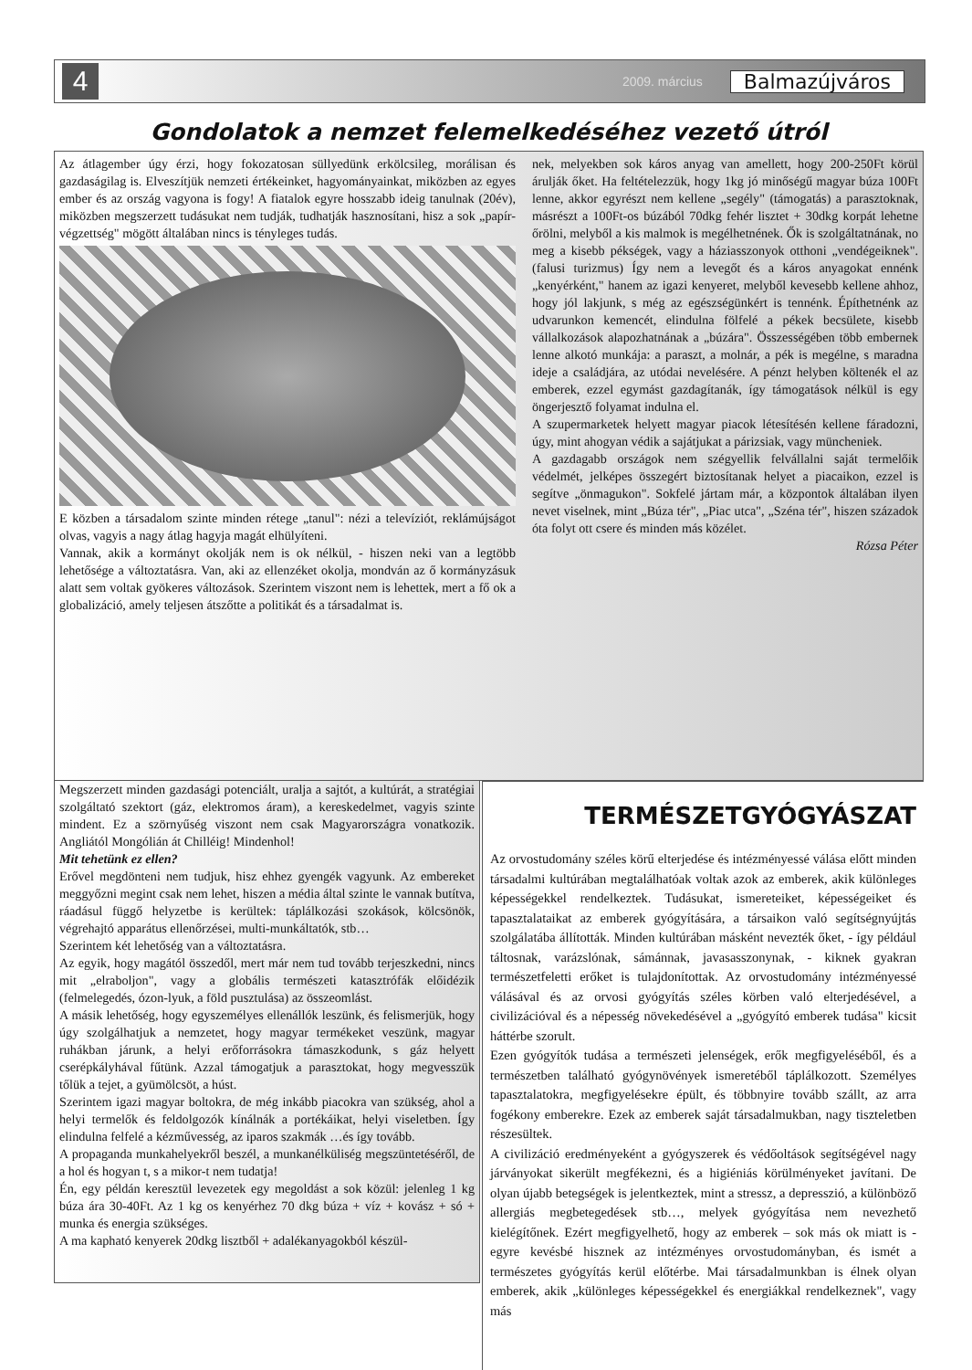4
2009. március
Balmazújváros
Gondolatok a nemzet felemelkedéséhez vezető útról
Az átlagember úgy érzi, hogy fokozatosan süllyedünk erkölcsileg, morálisan és gazdaságilag is. Elveszítjük nemzeti értékeinket, hagyományainkat, miközben az egyes ember és az ország vagyona is fogy! A fiatalok egyre hosszabb ideig tanulnak (20év), miközben megszerzett tudásukat nem tudják, tudhatják hasznosítani, hisz a sok „papír-végzettség" mögött általában nincs is tényleges tudás.
E közben a társadalom szinte minden rétege „tanul": nézi a televíziót, reklámújságot olvas, vagyis a nagy átlag hagyja magát elhülyíteni.
Vannak, akik a kormányt okolják nem is ok nélkül, - hiszen neki van a legtöbb lehetősége a változtatásra. Van, aki az ellenzéket okolja, mondván az ő kormányzásuk alatt sem voltak gyökeres változások. Szerintem viszont nem is lehettek, mert a fő ok a globalizáció, amely teljesen átszőtte a politikát és a társadalmat is.
nek, melyekben sok káros anyag van amellett, hogy 200-250Ft körül árulják őket. Ha feltételezzük, hogy 1kg jó minőségű magyar búza 100Ft lenne, akkor egyrészt nem kellene „segély" (támogatás) a parasztoknak, másrészt a 100Ft-os búzából 70dkg fehér lisztet + 30dkg korpát lehetne őrölni, melyből a kis malmok is megélhetnének. Ők is szolgáltatnának, no meg a kisebb pékségek, vagy a háziasszonyok otthoni „vendégeiknek". (falusi turizmus) Így nem a levegőt és a káros anyagokat ennénk „kenyérként," hanem az igazi kenyeret, melyből kevesebb kellene ahhoz, hogy jól lakjunk, s még az egészségünkért is tennénk. Építhetnénk az udvarunkon kemencét, elindulna fölfelé a pékek becsülete, kisebb vállalkozások alapozhatnának a „búzára". Összességében több embernek lenne alkotó munkája: a paraszt, a molnár, a pék is megélne, s maradna ideje a családjára, az utódai nevelésére. A pénzt helyben költenék el az emberek, ezzel egymást gazdagítanák, így támogatások nélkül is egy öngerjesztő folyamat indulna el.
A szupermarketek helyett magyar piacok létesítésén kellene fáradozni, úgy, mint ahogyan védik a sajátjukat a párizsiak, vagy müncheniek.
A gazdagabb országok nem szégyellik felvállalni saját termelőik védelmét, jelképes összegért biztosítanak helyet a piacaikon, ezzel is segítve „önmagukon". Sokfelé jártam már, a központok általában ilyen nevet viselnek, mint „Búza tér", „Piac utca", „Széna tér", hiszen századok óta folyt ott csere és minden más közélet.
Rózsa Péter
Megszerzett minden gazdasági potenciált, uralja a sajtót, a kultúrát, a stratégiai szolgáltató szektort (gáz, elektromos áram), a kereskedelmet, vagyis szinte mindent. Ez a szörnyűség viszont nem csak Magyarországra vonatkozik. Angliától Mongólián át Chilléig! Mindenhol!
Mit tehetünk ez ellen?
Erővel megdönteni nem tudjuk, hisz ehhez gyengék vagyunk. Az embereket meggyőzni megint csak nem lehet, hiszen a média által szinte le vannak butítva, ráadásul függő helyzetbe is kerültek: táplálkozási szokások, kölcsönök, végrehajtó apparátus ellenőrzései, multi-munkáltatók, stb…
Szerintem két lehetőség van a változtatásra.
Az egyik, hogy magától összedől, mert már nem tud tovább terjeszkedni, nincs mit „elraboljon", vagy a globális természeti katasztrófák előidézik (felmelegedés, ózon-lyuk, a föld pusztulása) az összeomlást.
A másik lehetőség, hogy egyszemélyes ellenállók leszünk, és felismerjük, hogy úgy szolgálhatjuk a nemzetet, hogy magyar termékeket veszünk, magyar ruhákban járunk, a helyi erőforrásokra támaszkodunk, s gáz helyett cserépkályhával fűtünk. Azzal támogatjuk a parasztokat, hogy megvesszük tőlük a tejet, a gyümölcsöt, a húst.
Szerintem igazi magyar boltokra, de még inkább piacokra van szükség, ahol a helyi termelők és feldolgozók kínálnák a portékáikat, helyi viseletben. Így elindulna felfelé a kézművesség, az iparos szakmák …és így tovább.
A propaganda munkahelyekről beszél, a munkanélküliség megszüntetéséről, de a hol és hogyan t, s a mikor-t nem tudatja!
Én, egy példán keresztül levezetek egy megoldást a sok közül: jelenleg 1 kg búza ára 30-40Ft. Az 1 kg os kenyérhez 70 dkg búza + víz + kovász + só + munka és energia szükséges.
A ma kapható kenyerek 20dkg lisztből + adalékanyagokból készül-
TERMÉSZETGYÓGYÁSZAT
Az orvostudomány széles körű elterjedése és intézményessé válása előtt minden társadalmi kultúrában megtalálhatóak voltak azok az emberek, akik különleges képességekkel rendelkeztek. Tudásukat, ismereteiket, képességeiket és tapasztalataikat az emberek gyógyítására, a társaikon való segítségnyújtás szolgálatába állították. Minden kultúrában másként nevezték őket, - így például táltosnak, varázslónak, sámánnak, javasasszonynak, - kiknek gyakran természetfeletti erőket is tulajdonítottak. Az orvostudomány intézményessé válásával és az orvosi gyógyítás széles körben való elterjedésével, a civilizációval és a népesség növekedésével a „gyógyító emberek tudása" kicsit háttérbe szorult.
Ezen gyógyítók tudása a természeti jelenségek, erők megfigyeléséből, és a természetben található gyógynövények ismeretéből táplálkozott. Személyes tapasztalatokra, megfigyelésekre épült, és többnyire tovább szállt, az arra fogékony emberekre. Ezek az emberek saját társadalmukban, nagy tiszteletben részesültek.
A civilizáció eredményeként a gyógyszerek és védőoltások segítségével nagy járványokat sikerült megfékezni, és a higiéniás körülményeket javítani. De olyan újabb betegségek is jelentkeztek, mint a stressz, a depresszió, a különböző allergiás megbetegedések stb…, melyek gyógyítása nem nevezhető kielégítőnek. Ezért megfigyelhető, hogy az emberek – sok más ok miatt is - egyre kevésbé hisznek az intézményes orvostudományban, és ismét a természetes gyógyítás kerül előtérbe. Mai társadalmunkban is élnek olyan emberek, akik „különleges képességekkel és energiákkal rendelkeznek", vagy más